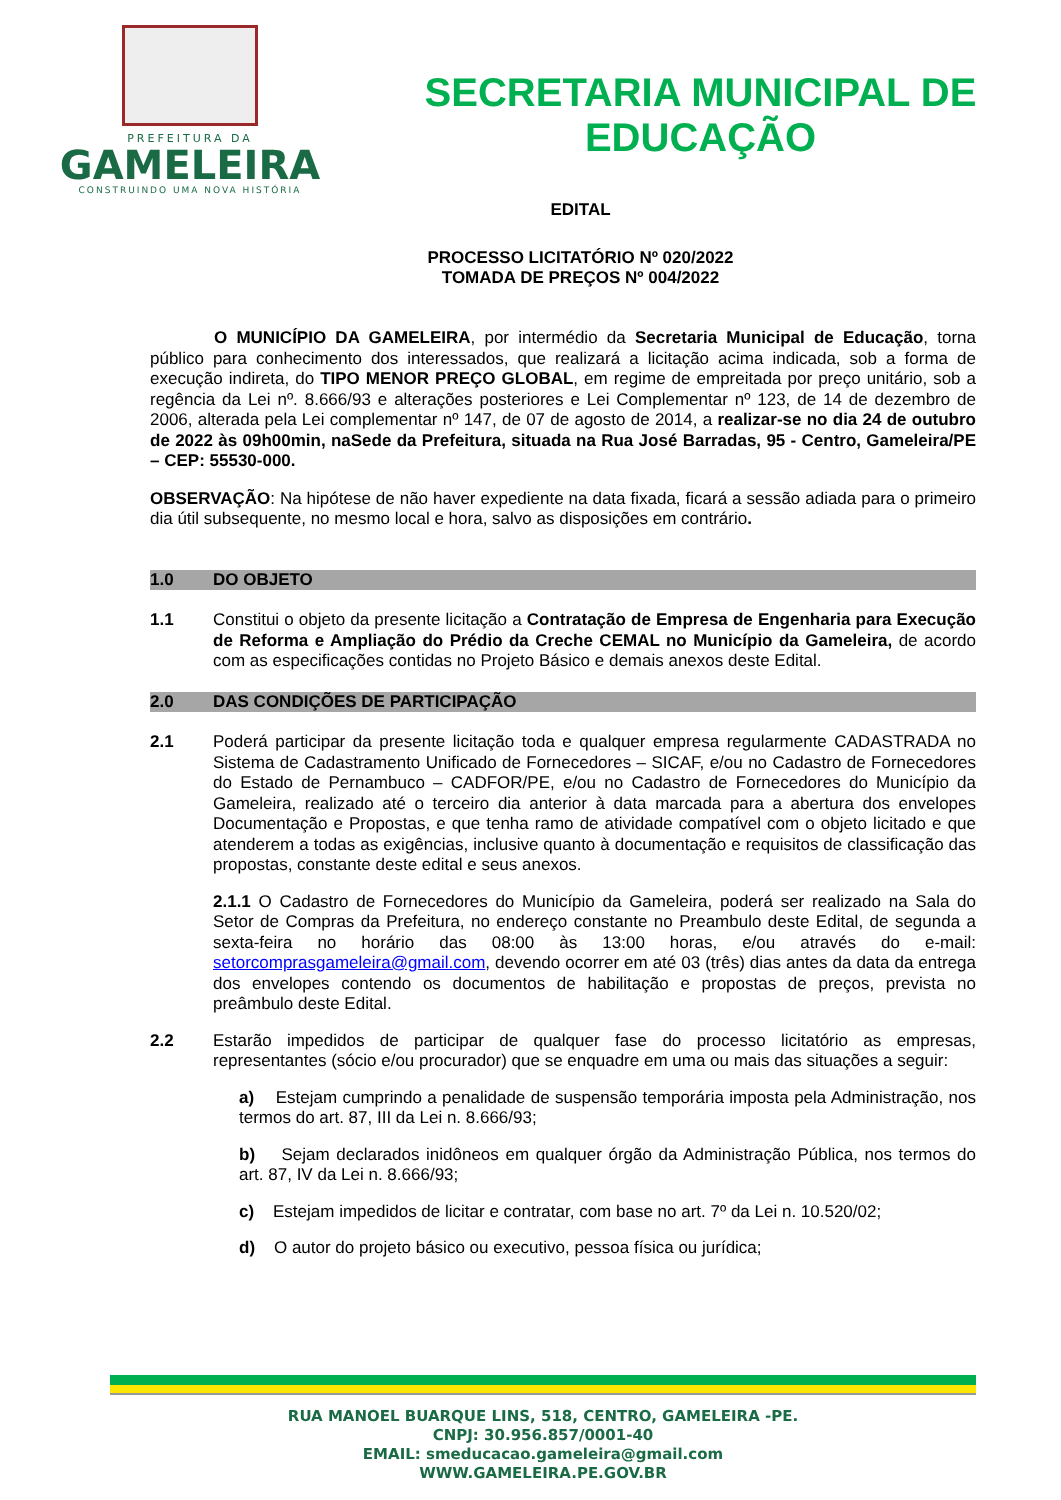PREFEITURA DA
GAMELEIRA
CONSTRUINDO UMA NOVA HISTÓRIA
SECRETARIA MUNICIPAL DE
EDUCAÇÃO
EDITAL
PROCESSO LICITATÓRIO Nº 020/2022
TOMADA DE PREÇOS Nº 004/2022
O MUNICÍPIO DA GAMELEIRA, por intermédio da Secretaria Municipal de Educação, torna público para conhecimento dos interessados, que realizará a licitação acima indicada, sob a forma de execução indireta, do TIPO MENOR PREÇO GLOBAL, em regime de empreitada por preço unitário, sob a regência da Lei nº. 8.666/93 e alterações posteriores e Lei Complementar nº 123, de 14 de dezembro de 2006, alterada pela Lei complementar nº 147, de 07 de agosto de 2014, a realizar-se no dia 24 de outubro de 2022 às 09h00min, naSede da Prefeitura, situada na Rua José Barradas, 95 - Centro, Gameleira/PE – CEP: 55530-000.
OBSERVAÇÃO: Na hipótese de não haver expediente na data fixada, ficará a sessão adiada para o primeiro dia útil subsequente, no mesmo local e hora, salvo as disposições em contrário.
1.0 DO OBJETO
1.1 Constitui o objeto da presente licitação a Contratação de Empresa de Engenharia para Execução de Reforma e Ampliação do Prédio da Creche CEMAL no Município da Gameleira, de acordo com as especificações contidas no Projeto Básico e demais anexos deste Edital.
2.0 DAS CONDIÇÕES DE PARTICIPAÇÃO
2.1 Poderá participar da presente licitação toda e qualquer empresa regularmente CADASTRADA no Sistema de Cadastramento Unificado de Fornecedores – SICAF, e/ou no Cadastro de Fornecedores do Estado de Pernambuco – CADFOR/PE, e/ou no Cadastro de Fornecedores do Município da Gameleira, realizado até o terceiro dia anterior à data marcada para a abertura dos envelopes Documentação e Propostas, e que tenha ramo de atividade compatível com o objeto licitado e que atenderem a todas as exigências, inclusive quanto à documentação e requisitos de classificação das propostas, constante deste edital e seus anexos.
2.1.1 O Cadastro de Fornecedores do Município da Gameleira, poderá ser realizado na Sala do Setor de Compras da Prefeitura, no endereço constante no Preambulo deste Edital, de segunda a sexta-feira no horário das 08:00 às 13:00 horas, e/ou através do e-mail: setorcomprasgameleira@gmail.com, devendo ocorrer em até 03 (três) dias antes da data da entrega dos envelopes contendo os documentos de habilitação e propostas de preços, prevista no preâmbulo deste Edital.
2.2 Estarão impedidos de participar de qualquer fase do processo licitatório as empresas, representantes (sócio e/ou procurador) que se enquadre em uma ou mais das situações a seguir:
a) Estejam cumprindo a penalidade de suspensão temporária imposta pela Administração, nos termos do art. 87, III da Lei n. 8.666/93;
b) Sejam declarados inidôneos em qualquer órgão da Administração Pública, nos termos do art. 87, IV da Lei n. 8.666/93;
c) Estejam impedidos de licitar e contratar, com base no art. 7º da Lei n. 10.520/02;
d) O autor do projeto básico ou executivo, pessoa física ou jurídica;
RUA MANOEL BUARQUE LINS, 518, CENTRO, GAMELEIRA -PE.
CNPJ: 30.956.857/0001-40
EMAIL: smeducacao.gameleira@gmail.com
WWW.GAMELEIRA.PE.GOV.BR